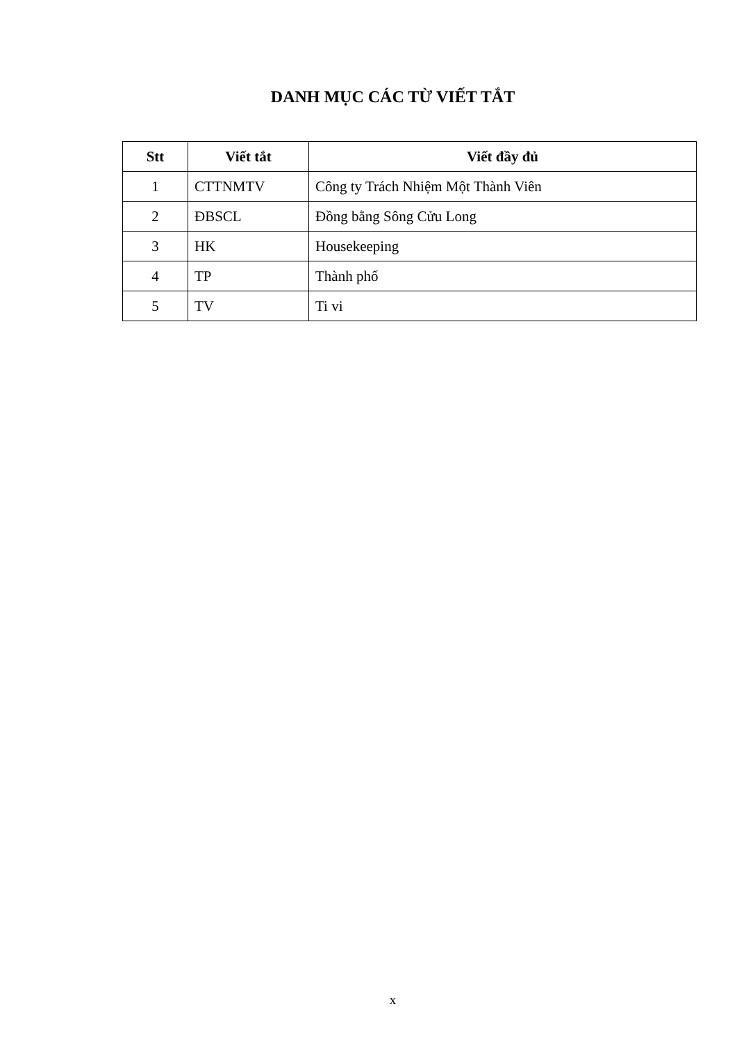DANH MỤC CÁC TỪ VIẾT TẮT
| Stt | Viết tắt | Viết đầy đủ |
| --- | --- | --- |
| 1 | CTTNMTV | Công ty Trách Nhiệm Một Thành Viên |
| 2 | ĐBSCL | Đồng bằng Sông Cửu Long |
| 3 | HK | Housekeeping |
| 4 | TP | Thành phố |
| 5 | TV | Ti vi |
x